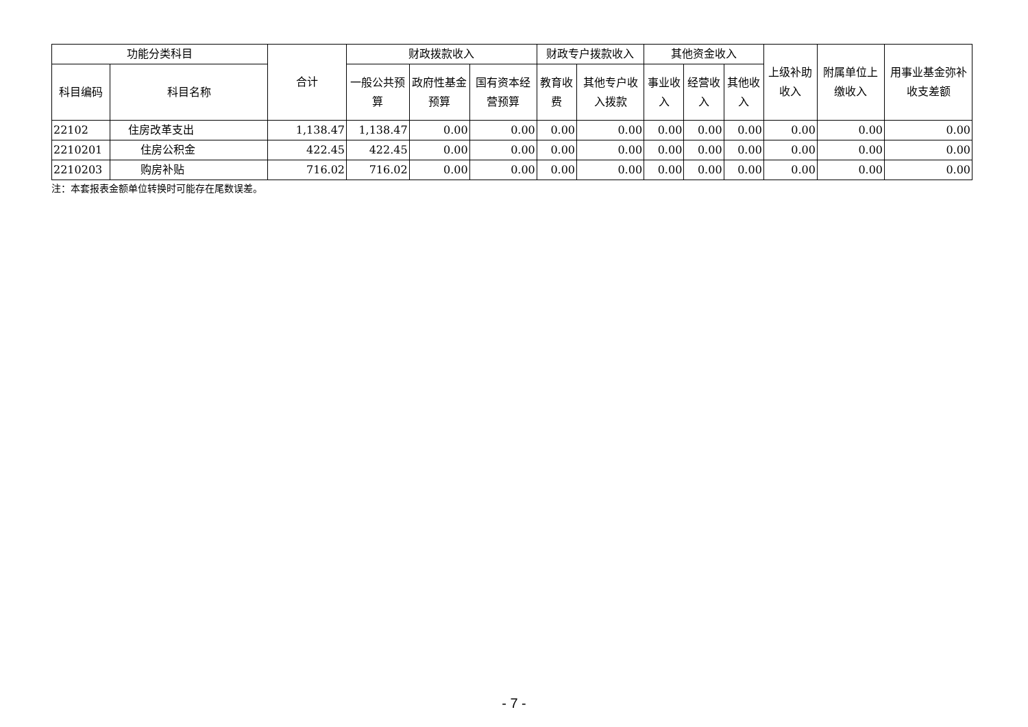| 功能分类科目 | | 合计 | 财政拨款收入 | | | 财政专户拨款收入 | | 其他资金收入 | | | 上级补助收入 | 附属单位上缴收入 | 用事业基金弥补收支差额 |
| --- | --- | --- | --- | --- | --- | --- | --- | --- | --- | --- | --- | --- | --- |
| 科目编码 | 科目名称 | | 一般公共预算 | 政府性基金预算 | 国有资本经营预算 | 教育收费 | 其他专户收入拨款 | 事业收入 | 经营收入 | 其他收入 | | | |
| 22102 | 住房改革支出 | 1,138.47 | 1,138.47 | 0.00 | 0.00 | 0.00 | 0.00 | 0.00 | 0.00 | 0.00 | 0.00 | 0.00 | 0.00 |
| 2210201 | 住房公积金 | 422.45 | 422.45 | 0.00 | 0.00 | 0.00 | 0.00 | 0.00 | 0.00 | 0.00 | 0.00 | 0.00 | 0.00 |
| 2210203 | 购房补贴 | 716.02 | 716.02 | 0.00 | 0.00 | 0.00 | 0.00 | 0.00 | 0.00 | 0.00 | 0.00 | 0.00 | 0.00 |
注：本套报表金额单位转换时可能存在尾数误差。
- 7 -